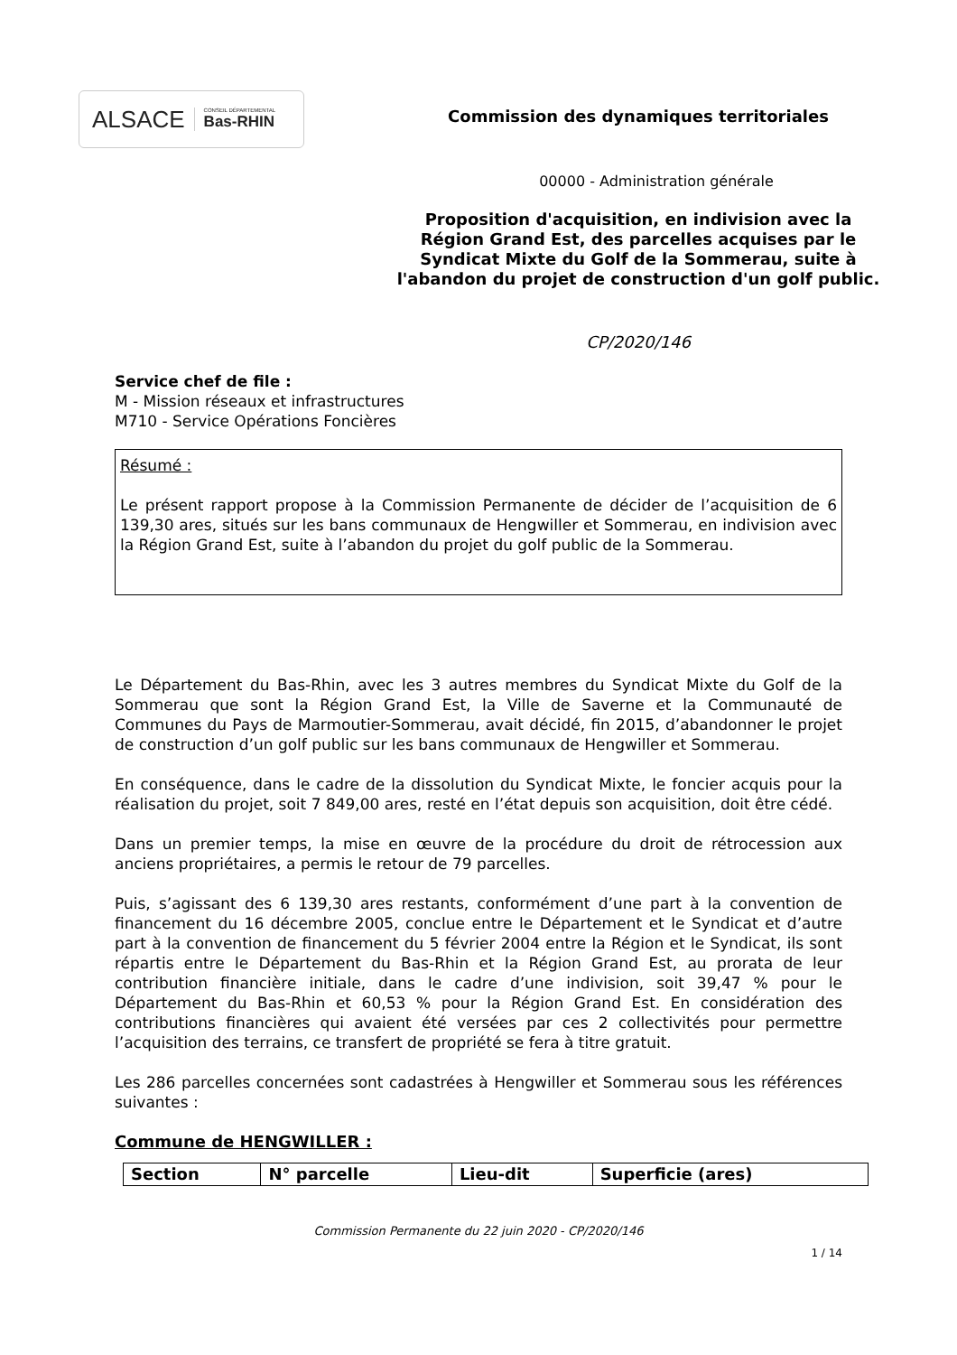ALSACE CONSEIL DÉPARTEMENTAL
Bas-RHIN
Commission des dynamiques territoriales
00000 - Administration générale
Proposition d'acquisition, en indivision avec la Région Grand Est, des parcelles acquises par le Syndicat Mixte du Golf de la Sommerau, suite à l'abandon du projet de construction d'un golf public.
CP/2020/146
Service chef de file :
M - Mission réseaux et infrastructures
M710 - Service Opérations Foncières
Résumé :
Le présent rapport propose à la Commission Permanente de décider de l’acquisition de 6 139,30 ares, situés sur les bans communaux de Hengwiller et Sommerau, en indivision avec la Région Grand Est, suite à l’abandon du projet du golf public de la Sommerau.
Le Département du Bas-Rhin, avec les 3 autres membres du Syndicat Mixte du Golf de la Sommerau que sont la Région Grand Est, la Ville de Saverne et la Communauté de Communes du Pays de Marmoutier-Sommerau, avait décidé, fin 2015, d’abandonner le projet de construction d’un golf public sur les bans communaux de Hengwiller et Sommerau.
En conséquence, dans le cadre de la dissolution du Syndicat Mixte, le foncier acquis pour la réalisation du projet, soit 7 849,00 ares, resté en l’état depuis son acquisition, doit être cédé.
Dans un premier temps, la mise en œuvre de la procédure du droit de rétrocession aux anciens propriétaires, a permis le retour de 79 parcelles.
Puis, s’agissant des 6 139,30 ares restants, conformément d’une part à la convention de financement du 16 décembre 2005, conclue entre le Département et le Syndicat et d’autre part à la convention de financement du 5 février 2004 entre la Région et le Syndicat, ils sont répartis entre le Département du Bas-Rhin et la Région Grand Est, au prorata de leur contribution financière initiale, dans le cadre d’une indivision, soit 39,47 % pour le Département du Bas-Rhin et 60,53 % pour la Région Grand Est. En considération des contributions financières qui avaient été versées par ces 2 collectivités pour permettre l’acquisition des terrains, ce transfert de propriété se fera à titre gratuit.
Les 286 parcelles concernées sont cadastrées à Hengwiller et Sommerau sous les références suivantes :
Commune de HENGWILLER :
| Section | N° parcelle | Lieu-dit | Superficie (ares) |
| --- | --- | --- | --- |
Commission Permanente du 22 juin 2020 - CP/2020/146
1 / 14